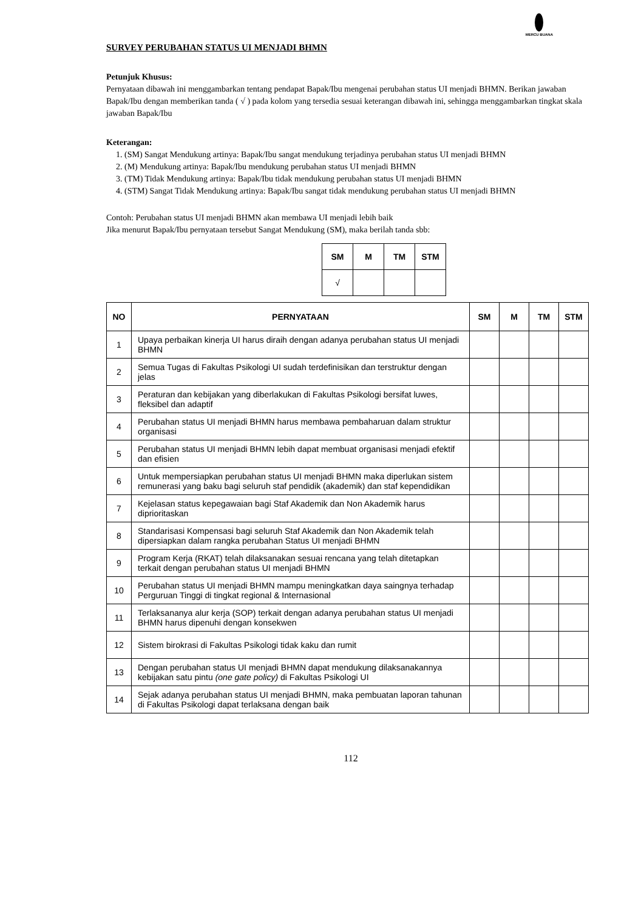MERCU BUANA
SURVEY PERUBAHAN STATUS UI MENJADI BHMN
Petunjuk Khusus:
Pernyataan dibawah ini menggambarkan tentang pendapat Bapak/Ibu mengenai perubahan status UI menjadi BHMN. Berikan jawaban Bapak/Ibu dengan memberikan tanda ( √ ) pada kolom yang tersedia sesuai keterangan dibawah ini, sehingga menggambarkan tingkat skala jawaban Bapak/Ibu
Keterangan:
1. (SM) Sangat Mendukung artinya: Bapak/Ibu sangat mendukung terjadinya perubahan status UI menjadi BHMN
2. (M) Mendukung artinya: Bapak/Ibu mendukung perubahan status UI menjadi BHMN
3. (TM) Tidak Mendukung artinya: Bapak/Ibu tidak mendukung perubahan status UI menjadi BHMN
4. (STM) Sangat Tidak Mendukung artinya: Bapak/Ibu sangat tidak mendukung perubahan status UI menjadi BHMN
Contoh: Perubahan status UI menjadi BHMN akan membawa UI menjadi lebih baik
Jika menurut Bapak/Ibu pernyataan tersebut Sangat Mendukung (SM), maka berilah tanda sbb:
| SM | M | TM | STM |
| --- | --- | --- | --- |
| √ | | | |
| NO | PERNYATAAN | SM | M | TM | STM |
| --- | --- | --- | --- | --- | --- |
| 1 | Upaya perbaikan kinerja UI harus diraih dengan adanya perubahan status UI menjadi BHMN | | | | |
| 2 | Semua Tugas di Fakultas Psikologi UI sudah terdefinisikan dan terstruktur dengan jelas | | | | |
| 3 | Peraturan dan kebijakan yang diberlakukan di Fakultas Psikologi bersifat luwes, fleksibel dan adaptif | | | | |
| 4 | Perubahan status UI menjadi BHMN harus membawa pembaharuan dalam struktur organisasi | | | | |
| 5 | Perubahan status UI menjadi BHMN lebih dapat membuat organisasi menjadi efektif dan efisien | | | | |
| 6 | Untuk mempersiapkan perubahan status UI menjadi BHMN maka diperlukan sistem remunerasi yang baku bagi seluruh staf pendidik (akademik) dan staf kependidikan | | | | |
| 7 | Kejelasan status kepegawaian bagi Staf Akademik dan Non Akademik harus diprioritaskan | | | | |
| 8 | Standarisasi Kompensasi bagi seluruh Staf Akademik dan Non Akademik telah dipersiapkan dalam rangka perubahan Status UI menjadi BHMN | | | | |
| 9 | Program Kerja (RKAT) telah dilaksanakan sesuai rencana yang telah ditetapkan terkait dengan perubahan status UI menjadi BHMN | | | | |
| 10 | Perubahan status UI menjadi BHMN mampu meningkatkan daya saingnya terhadap Perguruan Tinggi di tingkat regional & Internasional | | | | |
| 11 | Terlaksananya alur kerja (SOP) terkait dengan adanya perubahan status UI menjadi BHMN harus dipenuhi dengan konsekwen | | | | |
| 12 | Sistem birokrasi di Fakultas Psikologi tidak kaku dan rumit | | | | |
| 13 | Dengan perubahan status UI menjadi BHMN dapat mendukung dilaksanakannya kebijakan satu pintu (one gate policy) di Fakultas Psikologi UI | | | | |
| 14 | Sejak adanya perubahan status UI menjadi BHMN, maka pembuatan laporan tahunan di Fakultas Psikologi dapat terlaksana dengan baik | | | | |
112